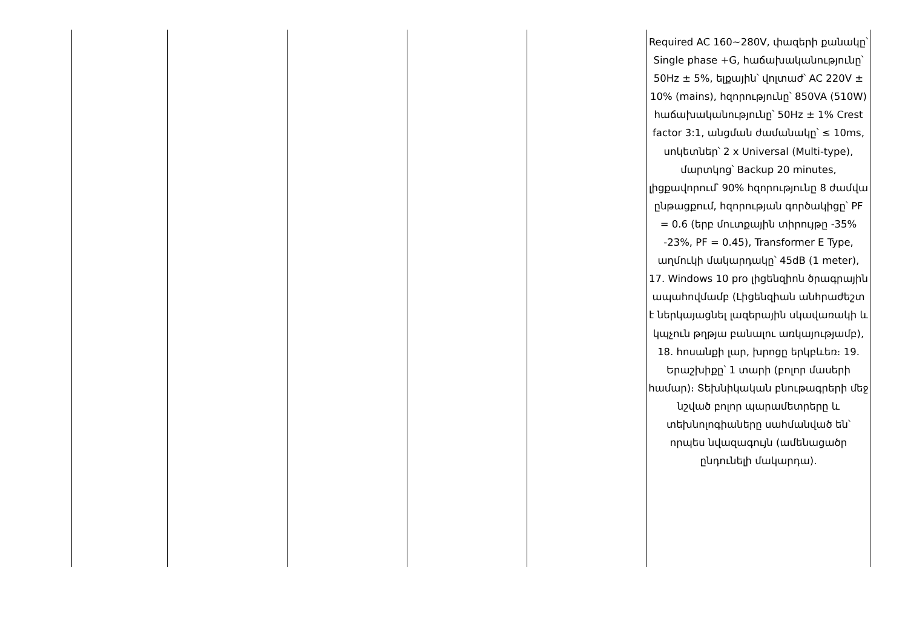| | | | | | Required AC 160~280V, փազերի քանակը՝ Single phase +G, հաճախականությունը՝ 50Hz ± 5%, ելքային՝ վոլտաժ՝ AC 220V ± 10% (mains), հզորությունը՝ 850VA (510W) հաճախականությունը՝ 50Hz ± 1% Crest factor 3:1, անցման ժամանակը՝ ≤ 10ms, սոկետներ՝ 2 x Universal (Multi-type), մարտկոց՝ Backup 20 minutes, լիցքավորում՝ 90% հզորությունը 8 ժամվա ընթացքում, հզորության գործակիցը՝ PF = 0.6 (երբ մուտքային տիրույթը -35% -23%, PF = 0.45), Transformer E Type, աղմուկի մակարդակը՝ 45dB (1 meter), 17. Windows 10 pro լիցենզիոն ծրագրային ապահովմամբ (Լիցենզիան անհրաժեշտ է ներկայացնել լազերային սկավառակի և կպչուն թղթյա բանալու առկայությամբ), 18. հոսանքի լար, խրոցը երկբևեռ։ 19. Երաշխիքը՝ 1 տարի (բոլոր մասերի համար)։ Տեխնիկական բնութագրերի մեջ նշված բոլոր պարամետրերը և տեխնոլոգիաները սահմանված են՝ որպես նվազագույն (ամենացածր ընդունելի մակարդա). |